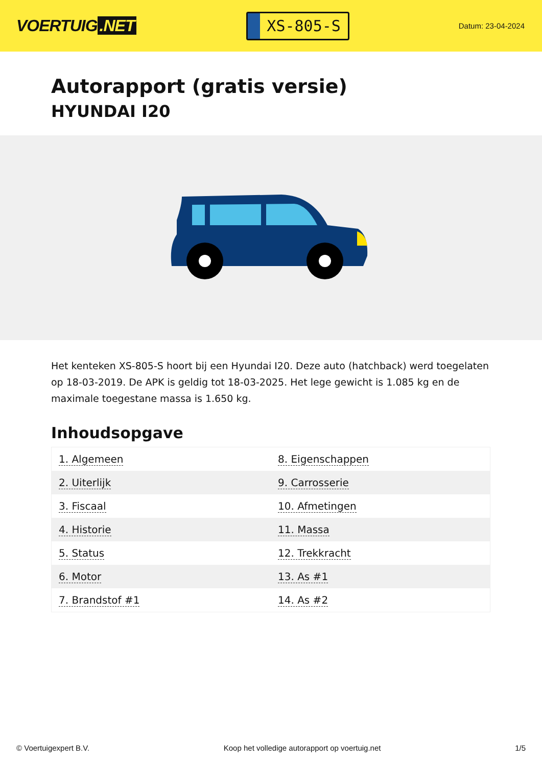VOERTUIG.NET
XS-805-S
Datum: 23-04-2024
Autorapport (gratis versie)
HYUNDAI I20
Het kenteken XS-805-S hoort bij een Hyundai I20. Deze auto (hatchback) werd toegelaten op 18-03-2019. De APK is geldig tot 18-03-2025. Het lege gewicht is 1.085 kg en de maximale toegestane massa is 1.650 kg.
Inhoudsopgave
| 1. Algemeen | 8. Eigenschappen |
| 2. Uiterlijk | 9. Carrosserie |
| 3. Fiscaal | 10. Afmetingen |
| 4. Historie | 11. Massa |
| 5. Status | 12. Trekkracht |
| 6. Motor | 13. As #1 |
| 7. Brandstof #1 | 14. As #2 |
© Voertuigexpert B.V. Koop het volledige autorapport op voertuig.net 1/5